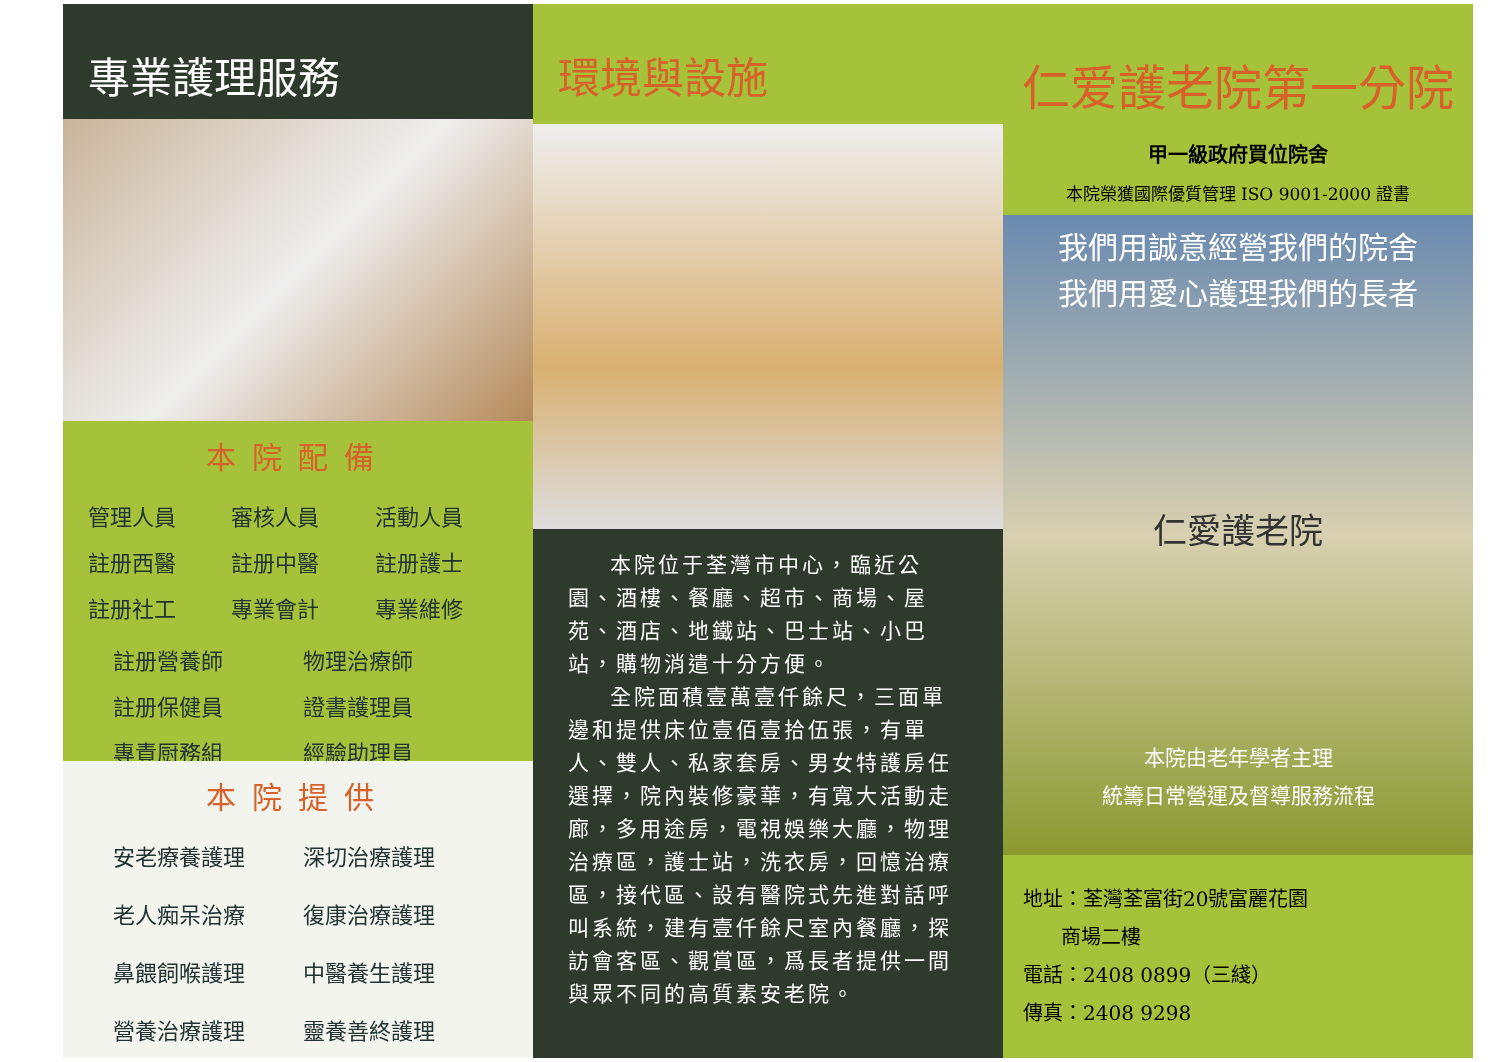專業護理服務
本院配備
管理人員 審核人員 活動人員 註册西醫 註册中醫 註册護士 註册社工 專業會計 專業維修
註册營養師 物理治療師 註册保健員 證書護理員 專責厨務組 經驗助理員
本院提供
安老療養護理 深切治療護理 老人痴呆治療 復康治療護理 鼻餵飼喉護理 中醫養生護理 營養治療護理 靈養善終護理
環境與設施
本院位于荃灣市中心，臨近公園、酒樓、餐廳、超市、商場、屋苑、酒店、地鐵站、巴士站、小巴站，購物消遣十分方便。
全院面積壹萬壹仟餘尺，三面單邊和提供床位壹佰壹拾伍張，有單人、雙人、私家套房、男女特護房任選擇，院內裝修豪華，有寬大活動走廊，多用途房，電視娛樂大廳，物理治療區，護士站，洗衣房，回憶治療區，接代區、設有醫院式先進對話呼叫系統，建有壹仟餘尺室內餐廳，探訪會客區、觀賞區，爲長者提供一間與眾不同的高質素安老院。
仁爱護老院第一分院
甲一級政府買位院舍
本院榮獲國際優質管理 ISO 9001-2000 證書
我們用誠意經營我們的院舍
我們用愛心護理我們的長者
仁愛護老院
本院由老年學者主理
統籌日常營運及督導服務流程
地址：荃灣荃富街20號富麗花園
商場二樓
電話：2408 0899（三綫）
傳真：2408 9298